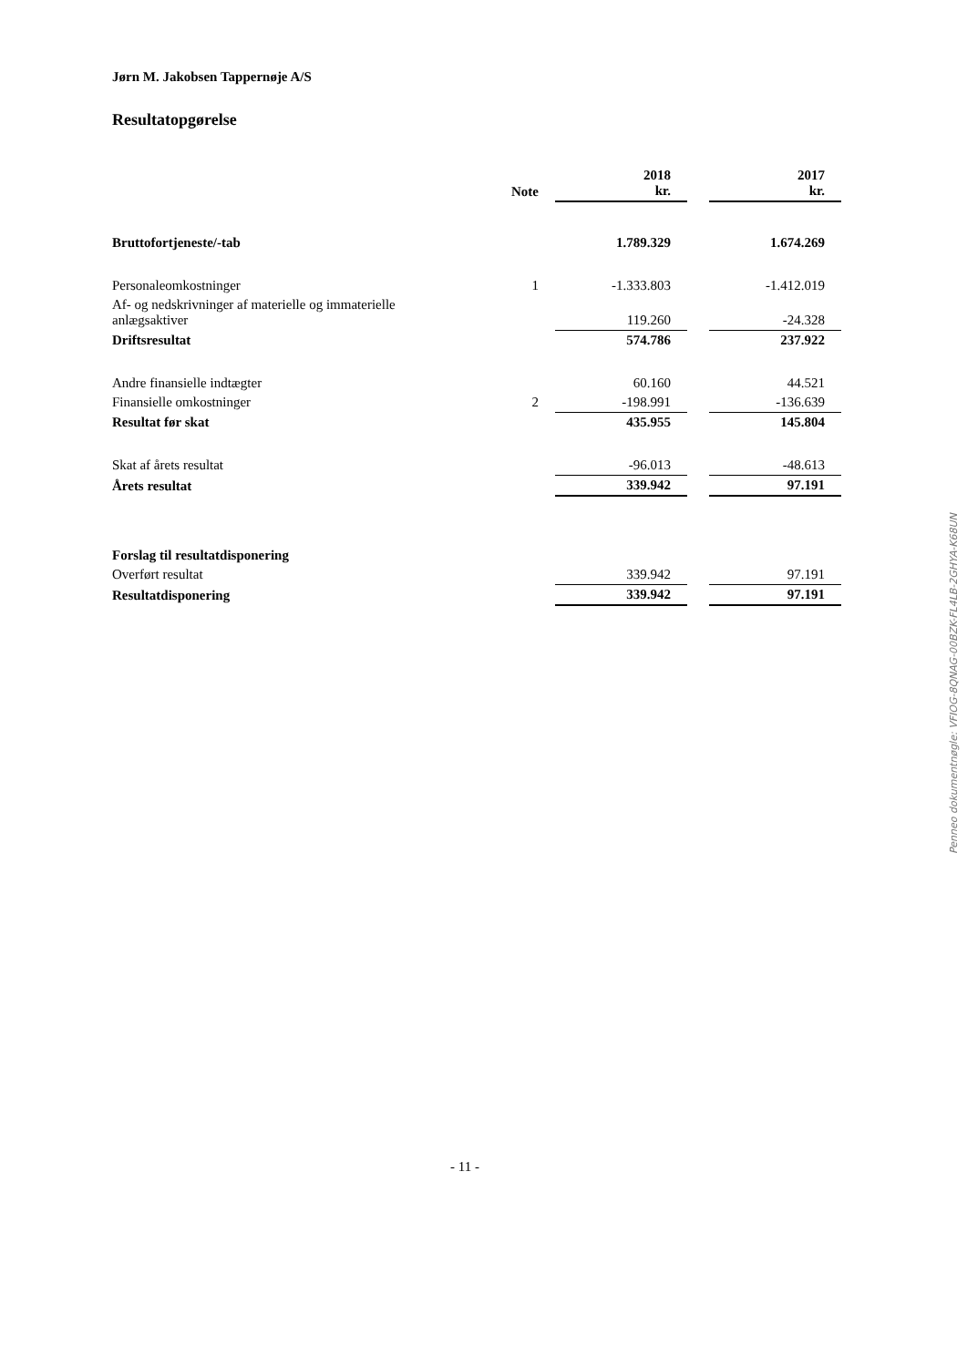Jørn M. Jakobsen Tappernøje A/S
Resultatopgørelse
| | Note | 2018 kr. | | 2017 kr. |
| Bruttofortjeneste/-tab | | 1.789.329 | | 1.674.269 |
| Personaleomkostninger | 1 | -1.333.803 | | -1.412.019 |
| Af- og nedskrivninger af materielle og immaterielle anlægsaktiver | | 119.260 | | -24.328 |
| Driftsresultat | | 574.786 | | 237.922 |
| Andre finansielle indtægter | | 60.160 | | 44.521 |
| Finansielle omkostninger | 2 | -198.991 | | -136.639 |
| Resultat før skat | | 435.955 | | 145.804 |
| Skat af årets resultat | | -96.013 | | -48.613 |
| Årets resultat | | 339.942 | | 97.191 |
| Forslag til resultatdisponering | | | | |
| Overført resultat | | 339.942 | | 97.191 |
| Resultatdisponering | | 339.942 | | 97.191 |
- 11 -
Penneo dokumentnøgle: VFIOG-8QNAG-00BZK-FL4LB-2GHYA-K68UN